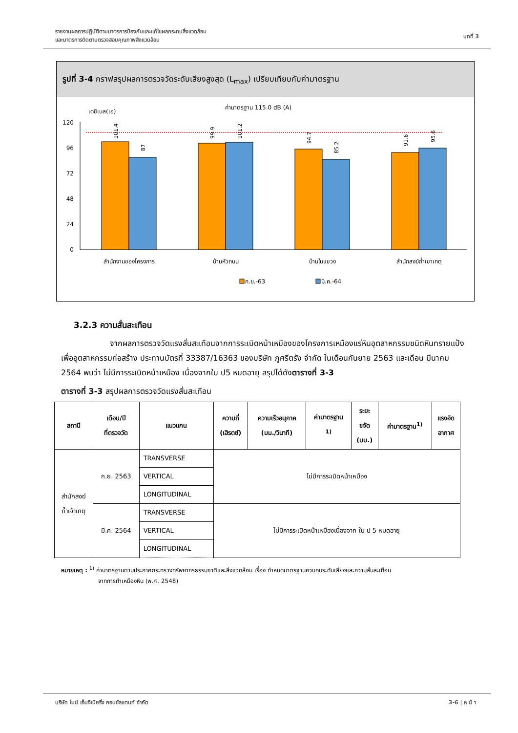รายงานผลการปฏิบัติตามมาตรการป้องกันและแก้ไขผลกระทบสิ่งแวดล้อม
และมาตรการติดตามตรวจสอบคุณภาพสิ่งแวดล้อม
บทที่ 3
รูปที่ 3-4 กราฟสรุปผลการตรวจวัดระดับเสียงสูงสุด (L<sub>max</sub>) เปรียบเทียบกับค่ามาตรฐาน
ค่ามาตรฐาน 115.0 dB (A)
เดซิเบล(เอ)
120
96
72
48
24
0
สำนักงานของโครงการ
บ้านหัวถนน
บ้านในแขวง
สำนักสงฆ์ถ้ำเขาเกตุ
101.4
87
99.9
101.2
94.7
85.2
91.6
95.6
ก.ย.-63
มี.ค.-64
3.2.3 ความสั่นสะเทือน
จากผลการตรวจวัดแรงสั่นสะเทือนจากการระเบิดหน้าเหมืองของโครงการเหมืองแร่หินอุตสาหกรรมชนิดหินทรายแป้ง เพื่ออุตสาหกรรมก่อสร้าง ประทานบัตรที่ 33387/16363 ของบริษัท ภูศรีตรัง จำกัด ในเดือนกันยาย 2563 และเดือน มีนาคม 2564 พบว่า ไม่มีการระเบิดหน้าเหมือง เนื่องจากใบ ป5 หมดอายุ สรุปได้ดังตารางที่ 3-3
ตารางที่ 3-3 สรุปผลการตรวจวัดแรงสั่นสะเทือน
| สถานี | เดือน/ปี ที่ตรวจวัด | แนวแกน | ความถี่ (เฮิรตซ์) | ความเร็วอนุภาค (มม./วินาที) | ค่ามาตรฐาน <sup>1)</sup> | ระยะ ขจัด (มม.) | ค่ามาตรฐาน<sup>1)</sup> | แรงอัด อากาศ |
| --- | --- | --- | --- | --- | --- | --- | --- | --- |
| สำนักสงฆ์ ถ้ำเจ้าเกตุ | ก.ย. 2563 | TRANSVERSE | ไม่มีการระเบิดหน้าเหมือง | | | | | |
| | | VERTICAL | | | | | | |
| | | LONGITUDINAL | | | | | | |
| | มี.ค. 2564 | TRANSVERSE | ไม่มีการระเบิดหน้าเหมืองเนื่องจาก ใบ ป 5 หมดอายุ | | | | | |
| | | VERTICAL | | | | | | |
| | | LONGITUDINAL | | | | | | |
หมายเหตุ : <sup>1)</sup> ค่ามาตรฐานตามประกาศกระทรวงทรัพยากรธรรมชาติและสิ่งแวดล้อม เรื่อง กำหนดมาตรฐานควบคุมระดับเสียงและความสั่นสะเทือน
จากการทำเหมืองหิน (พ.ศ. 2548)
บริษัท ไมน์ เอ็นจิเนียริ่ง คอนซัลแตนท์ จำกัด
3-6 | ห น้ า